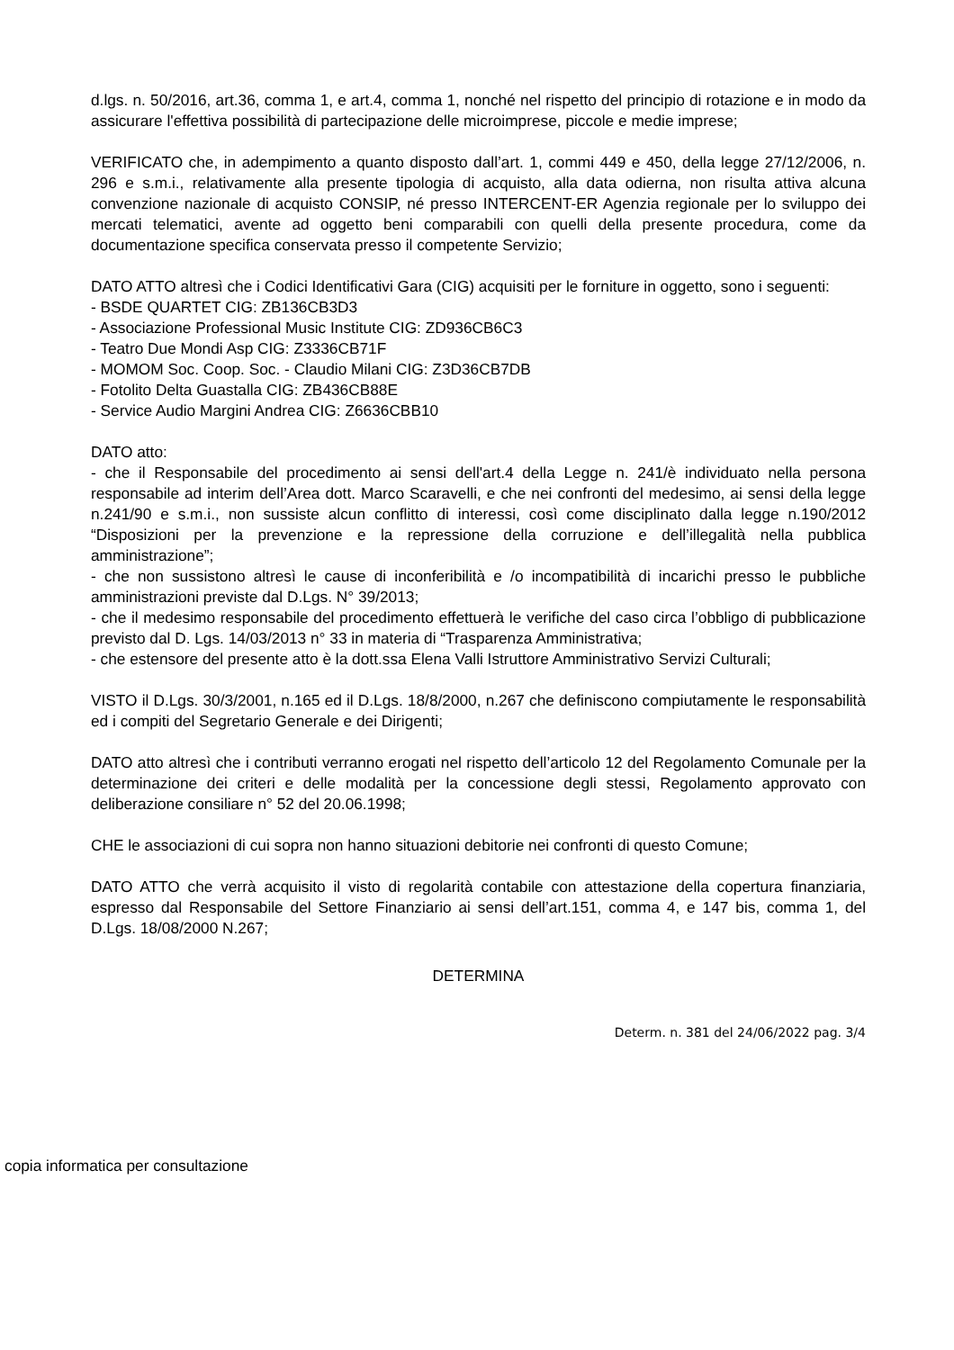d.lgs. n. 50/2016, art.36, comma 1, e art.4, comma 1, nonché nel rispetto del principio di rotazione e in modo da assicurare l'effettiva possibilità di partecipazione delle microimprese, piccole e medie imprese;
VERIFICATO che, in adempimento a quanto disposto dall’art. 1, commi 449 e 450, della legge 27/12/2006, n. 296 e s.m.i., relativamente alla presente tipologia di acquisto, alla data odierna, non risulta attiva alcuna convenzione nazionale di acquisto CONSIP, né presso INTERCENT-ER Agenzia regionale per lo sviluppo dei mercati telematici, avente ad oggetto beni comparabili con quelli della presente procedura, come da documentazione specifica conservata presso il competente Servizio;
DATO ATTO altresì che i Codici Identificativi Gara (CIG) acquisiti per le forniture in oggetto, sono i seguenti:
- BSDE QUARTET CIG: ZB136CB3D3
- Associazione Professional Music Institute CIG: ZD936CB6C3
- Teatro Due Mondi Asp CIG: Z3336CB71F
- MOMOM Soc. Coop. Soc. - Claudio Milani CIG: Z3D36CB7DB
- Fotolito Delta Guastalla CIG: ZB436CB88E
- Service Audio Margini Andrea CIG: Z6636CBB10
DATO atto:
- che il Responsabile del procedimento ai sensi dell'art.4 della Legge n. 241/è individuato nella persona responsabile ad interim dell’Area dott. Marco Scaravelli, e che nei confronti del medesimo, ai sensi della legge n.241/90 e s.m.i., non sussiste alcun conflitto di interessi, così come disciplinato dalla legge n.190/2012 “Disposizioni per la prevenzione e la repressione della corruzione e dell’illegalità nella pubblica amministrazione”;
- che non sussistono altresì le cause di inconferibilità e /o incompatibilità di incarichi presso le pubbliche amministrazioni previste dal D.Lgs. N° 39/2013;
- che il medesimo responsabile del procedimento effettuerà le verifiche del caso circa l’obbligo di pubblicazione previsto dal D. Lgs. 14/03/2013 n° 33 in materia di “Trasparenza Amministrativa;
- che estensore del presente atto è la dott.ssa Elena Valli Istruttore Amministrativo Servizi Culturali;
VISTO il D.Lgs. 30/3/2001, n.165 ed il D.Lgs. 18/8/2000, n.267 che definiscono compiutamente le responsabilità ed i compiti del Segretario Generale e dei Dirigenti;
DATO atto altresì che i contributi verranno erogati nel rispetto dell’articolo 12 del Regolamento Comunale per la determinazione dei criteri e delle modalità per la concessione degli stessi, Regolamento approvato con deliberazione consiliare n° 52 del 20.06.1998;
CHE le associazioni di cui sopra non hanno situazioni debitorie nei confronti di questo Comune;
DATO ATTO che verrà acquisito il visto di regolarità contabile con attestazione della copertura finanziaria, espresso dal Responsabile del Settore Finanziario ai sensi dell’art.151, comma 4, e 147 bis, comma 1, del D.Lgs. 18/08/2000 N.267;
DETERMINA
Determ. n. 381 del 24/06/2022 pag. 3/4
copia informatica per consultazione